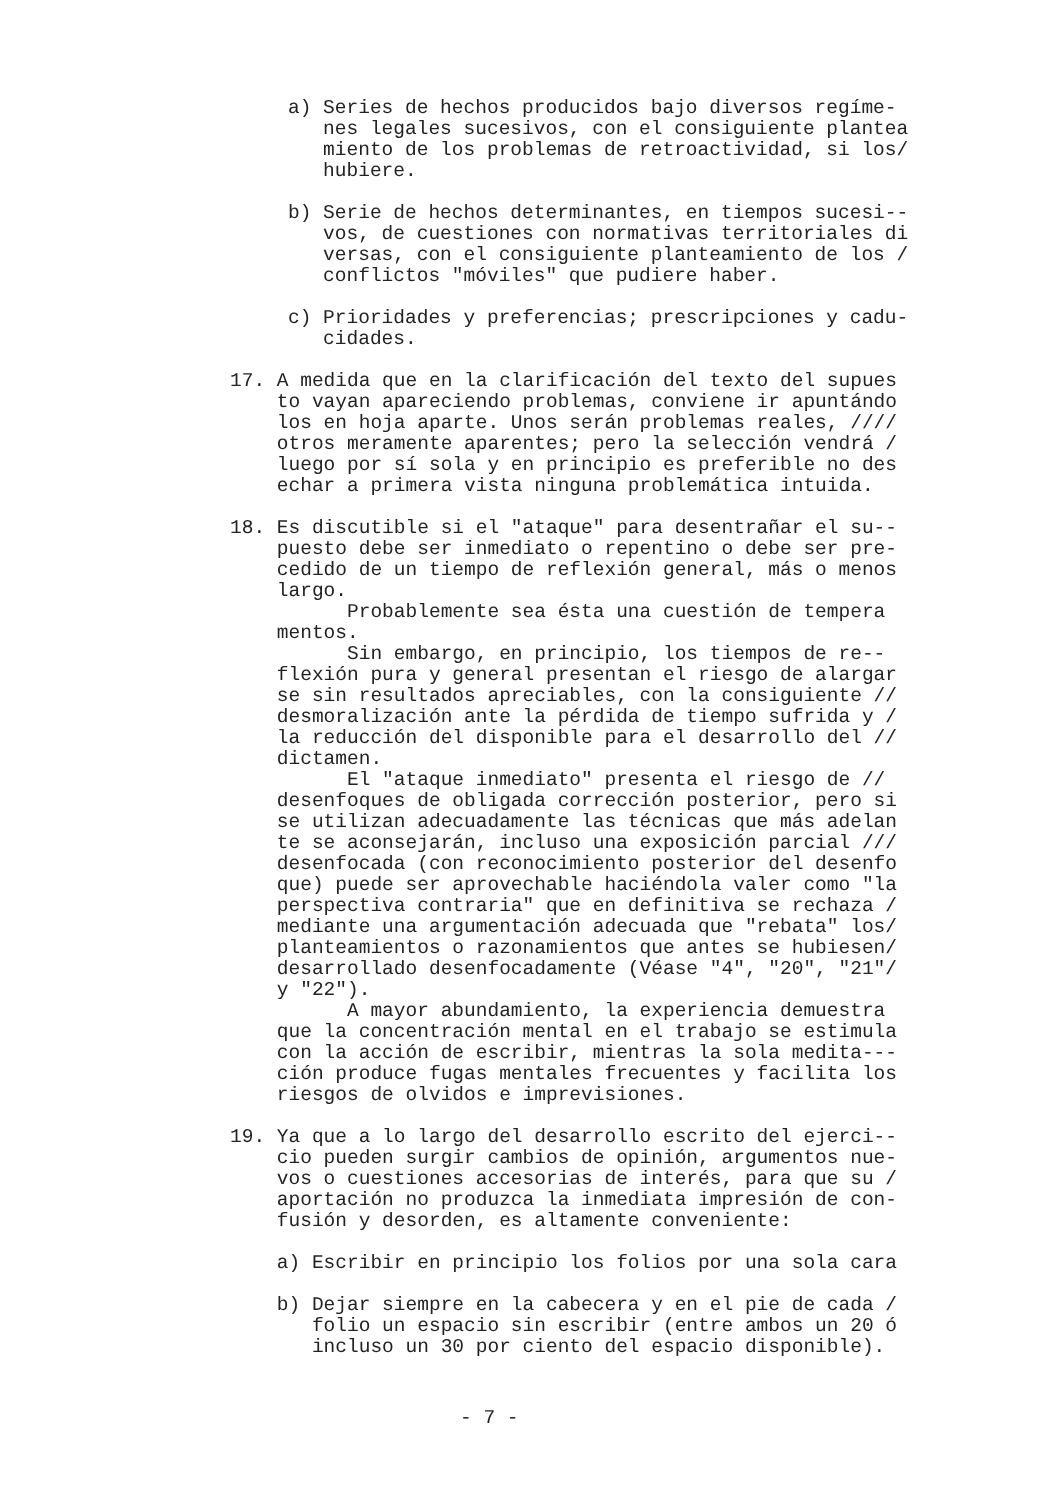a) Series de hechos producidos bajo diversos regíme- nes legales sucesivos, con el consiguiente plantea miento de los problemas de retroactividad, si los/ hubiere.
b) Serie de hechos determinantes, en tiempos sucesi-- vos, de cuestiones con normativas territoriales di versas, con el consiguiente planteamiento de los / conflictos "móviles" que pudiere haber.
c) Prioridades y preferencias; prescripciones y cadu- cidades.
17. A medida que en la clarificación del texto del supues to vayan apareciendo problemas, conviene ir apuntándo los en hoja aparte. Unos serán problemas reales, //// otros meramente aparentes; pero la selección vendrá / luego por sí sola y en principio es preferible no des echar a primera vista ninguna problemática intuida.
18. Es discutible si el "ataque" para desentrañar el su-- puesto debe ser inmediato o repentino o debe ser pre- cedido de un tiempo de reflexión general, más o menos largo. Probablemente sea ésta una cuestión de tempera mentos. Sin embargo, en principio, los tiempos de re-- flexión pura y general presentan el riesgo de alargar se sin resultados apreciables, con la consiguiente // desmoralización ante la pérdida de tiempo sufrida y / la reducción del disponible para el desarrollo del // dictamen. El "ataque inmediato" presenta el riesgo de // desenfoques de obligada corrección posterior, pero si se utilizan adecuadamente las técnicas que más adelan te se aconsejarán, incluso una exposición parcial /// desenfocada (con reconocimiento posterior del desenfo que) puede ser aprovechable haciéndola valer como "la perspectiva contraria" que en definitiva se rechaza / mediante una argumentación adecuada que "rebata" los/ planteamientos o razonamientos que antes se hubiesen/ desarrollado desenfocadamente (Véase "4", "20", "21"/ y "22"). A mayor abundamiento, la experiencia demuestra que la concentración mental en el trabajo se estimula con la acción de escribir, mientras la sola medita--- ción produce fugas mentales frecuentes y facilita los riesgos de olvidos e imprevisiones.
19. Ya que a lo largo del desarrollo escrito del ejerci-- cio pueden surgir cambios de opinión, argumentos nue- vos o cuestiones accesorias de interés, para que su / aportación no produzca la inmediata impresión de con- fusión y desorden, es altamente conveniente:
a) Escribir en principio los folios por una sola cara
b) Dejar siempre en la cabecera y en el pie de cada / folio un espacio sin escribir (entre ambos un 20 ó incluso un 30 por ciento del espacio disponible).
- 7 -